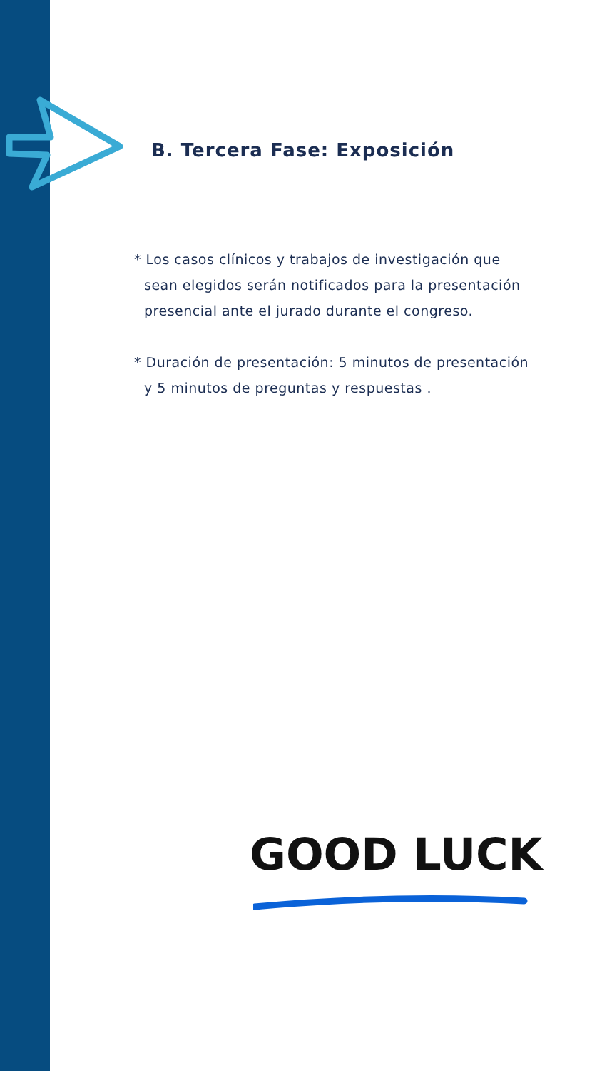B. Tercera Fase: Exposición
* Los casos clínicos y trabajos de investigación que sean elegidos serán notificados para la presentación presencial ante el jurado durante el congreso.
* Duración de presentación: 5 minutos de presentación y 5 minutos de preguntas y respuestas .
GOOD LUCK